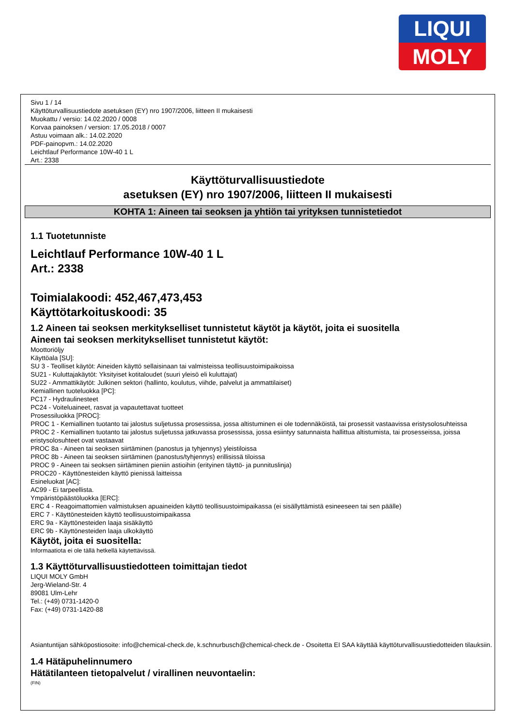LIQUI
MOLY
Sivu 1 / 14
Käyttöturvallisuustiedote asetuksen (EY) nro 1907/2006, liitteen II mukaisesti
Muokattu / versio: 14.02.2020 / 0008
Korvaa painoksen / version: 17.05.2018 / 0007
Astuu voimaan alk.: 14.02.2020
PDF-painopvm.: 14.02.2020
Leichtlauf Performance 10W-40 1 L
Art.: 2338
Käyttöturvallisuustiedote
asetuksen (EY) nro 1907/2006, liitteen II mukaisesti
KOHTA 1: Aineen tai seoksen ja yhtiön tai yrityksen tunnistetiedot
1.1 Tuotetunniste
Leichtlauf Performance 10W-40 1 L
Art.: 2338
Toimialakoodi: 452,467,473,453
Käyttötarkoituskoodi: 35
1.2 Aineen tai seoksen merkitykselliset tunnistetut käytöt ja käytöt, joita ei suositella
Aineen tai seoksen merkitykselliset tunnistetut käytöt:
Moottoriöljy
Käyttöala [SU]:
SU 3 - Teolliset käytöt: Aineiden käyttö sellaisinaan tai valmisteissa teollisuustoimipaikoissa
SU21 - Kuluttajakäytöt: Yksityiset kotitaloudet (suuri yleisö eli kuluttajat)
SU22 - Ammattikäytöt: Julkinen sektori (hallinto, koulutus, viihde, palvelut ja ammattilaiset)
Kemiallinen tuoteluokka [PC]:
PC17 - Hydraulinesteet
PC24 - Voiteluaineet, rasvat ja vapautettavat tuotteet
Prosessiluokka [PROC]:
PROC 1 - Kemiallinen tuotanto tai jalostus suljetussa prosessissa, jossa altistuminen ei ole todennäköistä, tai prosessit vastaavissa eristysolosuhteissa
PROC 2 - Kemiallinen tuotanto tai jalostus suljetussa jatkuvassa prosessissa, jossa esiintyy satunnaista hallittua altistumista, tai prosesseissa, joissa eristysolosuhteet ovat vastaavat
PROC 8a - Aineen tai seoksen siirtäminen (panostus ja tyhjennys) yleistiloissa
PROC 8b - Aineen tai seoksen siirtäminen (panostus/tyhjennys) erillisissä tiloissa
PROC 9 - Aineen tai seoksen siirtäminen pieniin astioihin (erityinen täyttö- ja punnituslinja)
PROC20 - Käyttönesteiden käyttö pienissä laitteissa
Esineluokat [AC]:
AC99 - Ei tarpeellista.
Ympäristöpäästöluokka [ERC]:
ERC 4 - Reagoimattomien valmistuksen apuaineiden käyttö teollisuustoimipaikassa (ei sisällyttämistä esineeseen tai sen päälle)
ERC 7 - Käyttönesteiden käyttö teollisuustoimipaikassa
ERC 9a - Käyttönesteiden laaja sisäkäyttö
ERC 9b - Käyttönesteiden laaja ulkokäyttö
Käytöt, joita ei suositella:
Informaatiota ei ole tällä hetkellä käytettävissä.
1.3 Käyttöturvallisuustiedotteen toimittajan tiedot
LIQUI MOLY GmbH
Jerg-Wieland-Str. 4
89081 Ulm-Lehr
Tel.: (+49) 0731-1420-0
Fax: (+49) 0731-1420-88
Asiantuntijan sähköpostiosoite: info@chemical-check.de, k.schnurbusch@chemical-check.de - Osoitetta EI SAA käyttää käyttöturvallisuustiedotteiden tilauksiin.
1.4 Hätäpuhelinnumero
Hätätilanteen tietopalvelut / virallinen neuvontaelin:
(FIN)